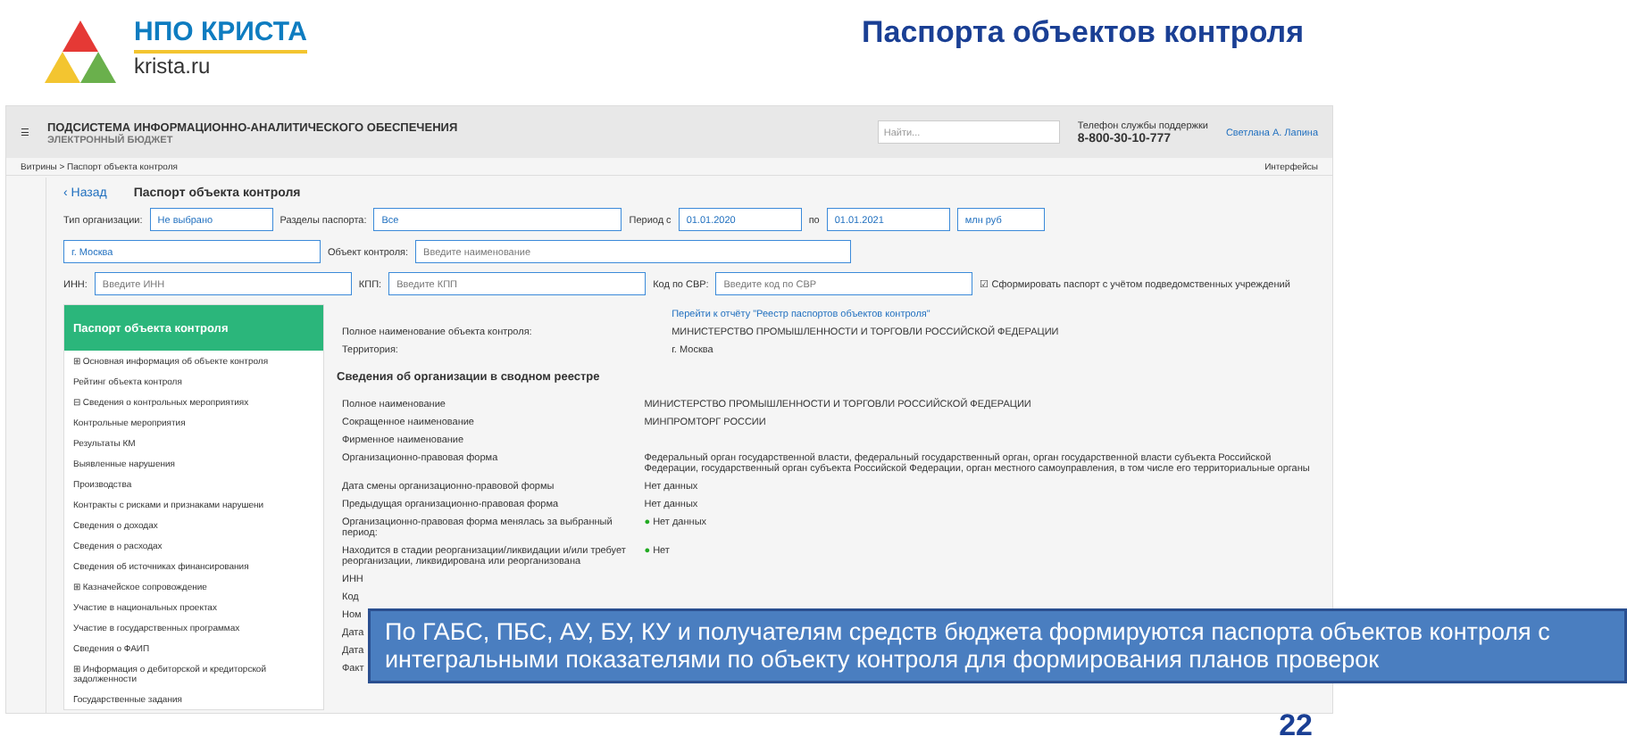НПО КРИСТА
krista.ru
Паспорта объектов контроля
☰
ПОДСИСТЕМА ИНФОРМАЦИОННО-АНАЛИТИЧЕСКОГО ОБЕСПЕЧЕНИЯ
ЭЛЕКТРОННЫЙ БЮДЖЕТ
Найти...
Телефон службы поддержки
8-800-30-10-777
Светлана А. Лапина
Витрины > Паспорт объекта контроля Интерфейсы
‹ Назад Паспорт объекта контроля
Тип организации: Не выбрано Разделы паспорта: Все Период с 01.01.2020 по 01.01.2021 млн руб
г. Москва Объект контроля: Введите наименование
ИНН: Введите ИНН КПП: Введите КПП Код по СВР: Введите код по СВР ☑ Сформировать паспорт с учётом подведомственных учреждений
Паспорт объекта контроля
⊞ Основная информация об объекте контроля
Рейтинг объекта контроля
⊟ Сведения о контрольных мероприятиях
Контрольные мероприятия
Результаты КМ
Выявленные нарушения
Производства
Контракты с рисками и признаками нарушени
Сведения о доходах
Сведения о расходах
Сведения об источниках финансирования
⊞ Казначейское сопровождение
Участие в национальных проектах
Участие в государственных программах
Сведения о ФАИП
⊞ Информация о дебиторской и кредиторской задолженности
Государственные задания
| | Перейти к отчёту "Реестр паспортов объектов контроля" |
| Полное наименование объекта контроля: | МИНИСТЕРСТВО ПРОМЫШЛЕННОСТИ И ТОРГОВЛИ РОССИЙСКОЙ ФЕДЕРАЦИИ |
| Территория: | г. Москва |
Сведения об организации в сводном реестре
| Полное наименование | МИНИСТЕРСТВО ПРОМЫШЛЕННОСТИ И ТОРГОВЛИ РОССИЙСКОЙ ФЕДЕРАЦИИ |
| Сокращенное наименование | МИНПРОМТОРГ РОССИИ |
| Фирменное наименование | |
| Организационно-правовая форма | Федеральный орган государственной власти, федеральный государственный орган, орган государственной власти субъекта Российской Федерации, государственный орган субъекта Российской Федерации, орган местного самоуправления, в том числе его территориальные органы |
| Дата смены организационно-правовой формы | Нет данных |
| Предыдущая организационно-правовая форма | Нет данных |
| Организационно-правовая форма менялась за выбранный период: | ● Нет данных |
| Находится в стадии реорганизации/ликвидации и/или требует реорганизации, ликвидирована или реорганизована | ● Нет |
| ИНН | |
| Код | |
| Ном | |
| Дата | |
| Дата | |
| Факт | |
По ГАБС, ПБС, АУ, БУ, КУ и получателям средств бюджета формируются паспорта объектов контроля с интегральными показателями по объекту контроля для формирования планов проверок
22